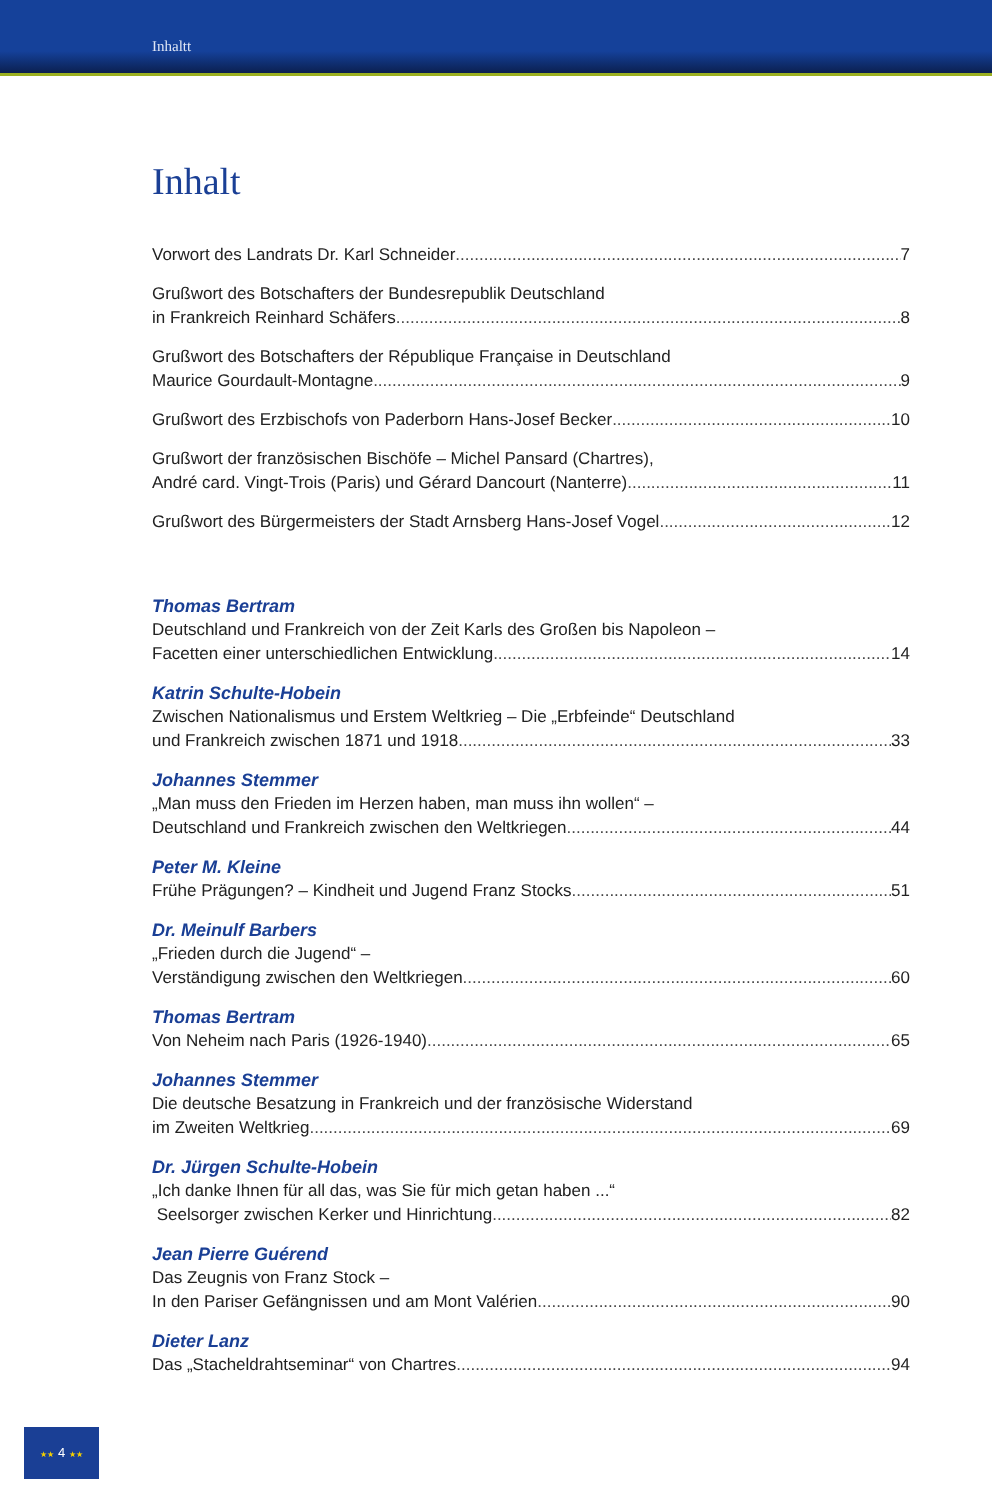Inhaltt
Inhalt
Vorwort des Landrats Dr. Karl Schneider 7
Grußwort des Botschafters der Bundesrepublik Deutschland
in Frankreich Reinhard Schäfers 8
Grußwort des Botschafters der République Française in Deutschland
Maurice Gourdault-Montagne 9
Grußwort des Erzbischofs von Paderborn Hans-Josef Becker 10
Grußwort der französischen Bischöfe – Michel Pansard (Chartres),
André card. Vingt-Trois (Paris) und Gérard Dancourt (Nanterre) 11
Grußwort des Bürgermeisters der Stadt Arnsberg Hans-Josef Vogel 12
Thomas Bertram
Deutschland und Frankreich von der Zeit Karls des Großen bis Napoleon –
Facetten einer unterschiedlichen Entwicklung 14
Katrin Schulte-Hobein
Zwischen Nationalismus und Erstem Weltkrieg – Die „Erbfeinde“ Deutschland
und Frankreich zwischen 1871 und 1918 33
Johannes Stemmer
„Man muss den Frieden im Herzen haben, man muss ihn wollen“ –
Deutschland und Frankreich zwischen den Weltkriegen 44
Peter M. Kleine
Frühe Prägungen? – Kindheit und Jugend Franz Stocks 51
Dr. Meinulf Barbers
„Frieden durch die Jugend“ –
Verständigung zwischen den Weltkriegen 60
Thomas Bertram
Von Neheim nach Paris (1926-1940) 65
Johannes Stemmer
Die deutsche Besatzung in Frankreich und der französische Widerstand
im Zweiten Weltkrieg 69
Dr. Jürgen Schulte-Hobein
„Ich danke Ihnen für all das, was Sie für mich getan haben ...“
Seelsorger zwischen Kerker und Hinrichtung 82
Jean Pierre Guérend
Das Zeugnis von Franz Stock –
In den Pariser Gefängnissen und am Mont Valérien 90
Dieter Lanz
Das „Stacheldrahtseminar“ von Chartres 94
★★ 4 ★★